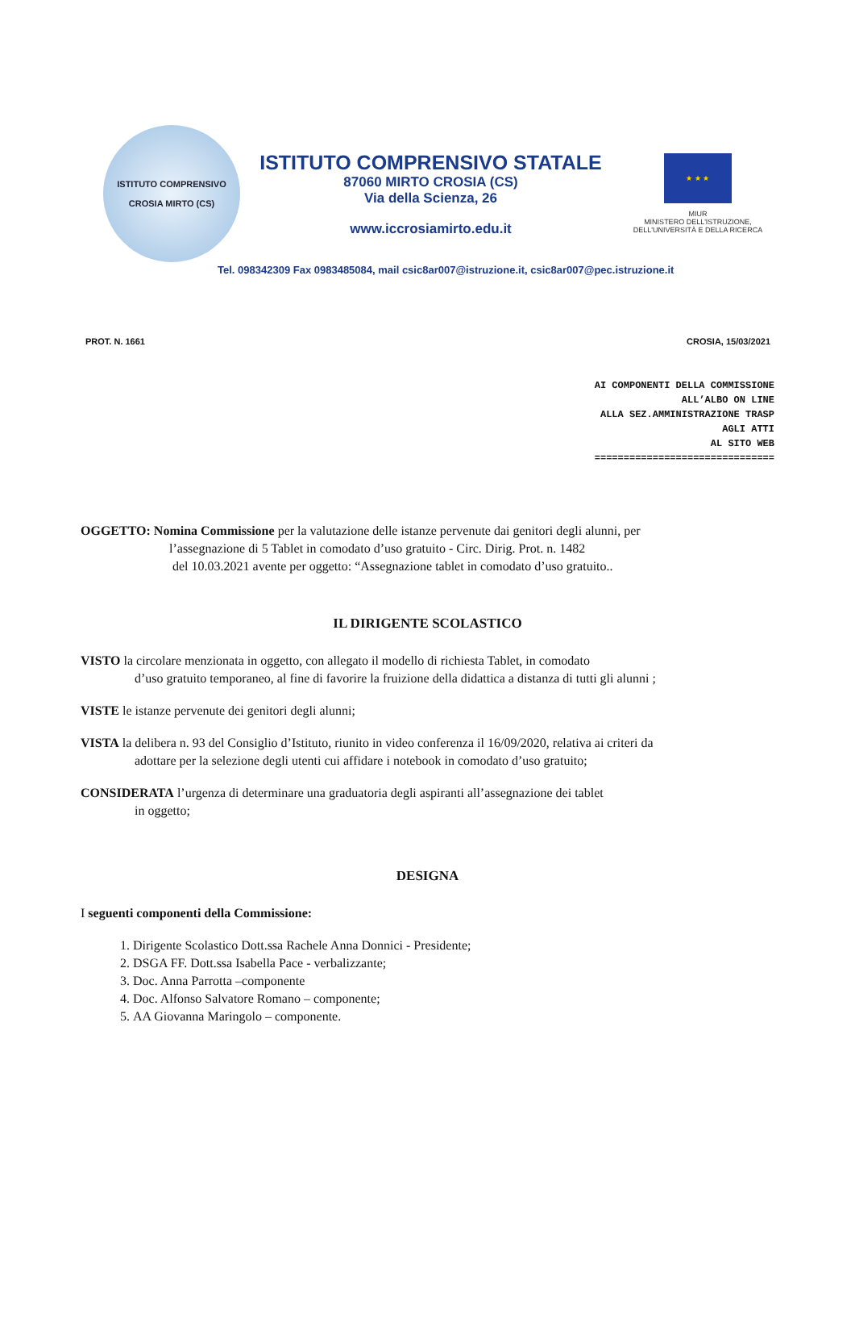ISTITUTO COMPRENSIVO
CROSIA MIRTO (CS)
ISTITUTO COMPRENSIVO STATALE
87060 MIRTO CROSIA (CS)
Via della Scienza, 26
www.iccrosiamirto.edu.it
★ ★ ★
MIUR
MINISTERO DELL'ISTRUZIONE,
DELL'UNIVERSITÀ E DELLA RICERCA
Tel. 098342309 Fax 0983485084, mail csic8ar007@istruzione.it, csic8ar007@pec.istruzione.it
PROT. N. 1661 CROSIA, 15/03/2021
AI COMPONENTI DELLA COMMISSIONE
ALL’ALBO ON LINE
ALLA SEZ.AMMINISTRAZIONE TRASP
AGLI ATTI
AL SITO WEB
===============================
OGGETTO: Nomina Commissione per la valutazione delle istanze pervenute dai genitori degli alunni, per
l’assegnazione di 5 Tablet in comodato d’uso gratuito - Circ. Dirig. Prot. n. 1482
del 10.03.2021 avente per oggetto: “Assegnazione tablet in comodato d’uso gratuito..
IL DIRIGENTE SCOLASTICO
VISTO la circolare menzionata in oggetto, con allegato il modello di richiesta Tablet, in comodato
d’uso gratuito temporaneo, al fine di favorire la fruizione della didattica a distanza di tutti gli alunni ;
VISTE le istanze pervenute dei genitori degli alunni;
VISTA la delibera n. 93 del Consiglio d’Istituto, riunito in video conferenza il 16/09/2020, relativa ai criteri da
adottare per la selezione degli utenti cui affidare i notebook in comodato d’uso gratuito;
CONSIDERATA l’urgenza di determinare una graduatoria degli aspiranti all’assegnazione dei tablet
in oggetto;
DESIGNA
I seguenti componenti della Commissione:
1. Dirigente Scolastico Dott.ssa Rachele Anna Donnici - Presidente;
2. DSGA FF. Dott.ssa Isabella Pace - verbalizzante;
3. Doc. Anna Parrotta –componente
4. Doc. Alfonso Salvatore Romano – componente;
5. AA Giovanna Maringolo – componente.